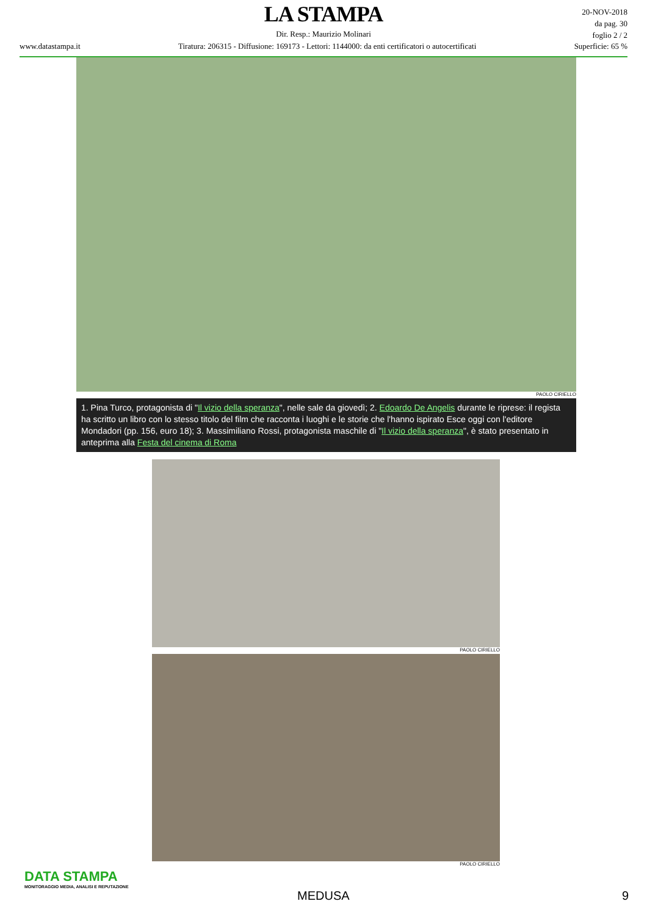LA STAMPA
Dir. Resp.: Maurizio Molinari
20-NOV-2018
da pag. 30
foglio 2 / 2
www.datastampa.it Tiratura: 206315 - Diffusione: 169173 - Lettori: 1144000: da enti certificatori o autocertificati Superficie: 65 %
PAOLO CIRIELLO
1. Pina Turco, protagonista di "Il vizio della speranza", nelle sale da giovedì; 2. Edoardo De Angelis durante le riprese: il regista ha scritto un libro con lo stesso titolo del film che racconta i luoghi e le storie che l'hanno ispirato Esce oggi con l'editore Mondadori (pp. 156, euro 18); 3. Massimiliano Rossi, protagonista maschile di "Il vizio della speranza", è stato presentato in anteprima alla Festa del cinema di Roma
PAOLO CIRIELLO
PAOLO CIRIELLO
DATA STAMPA
MONITORAGGIO MEDIA, ANALISI E REPUTAZIONE
MEDUSA 9